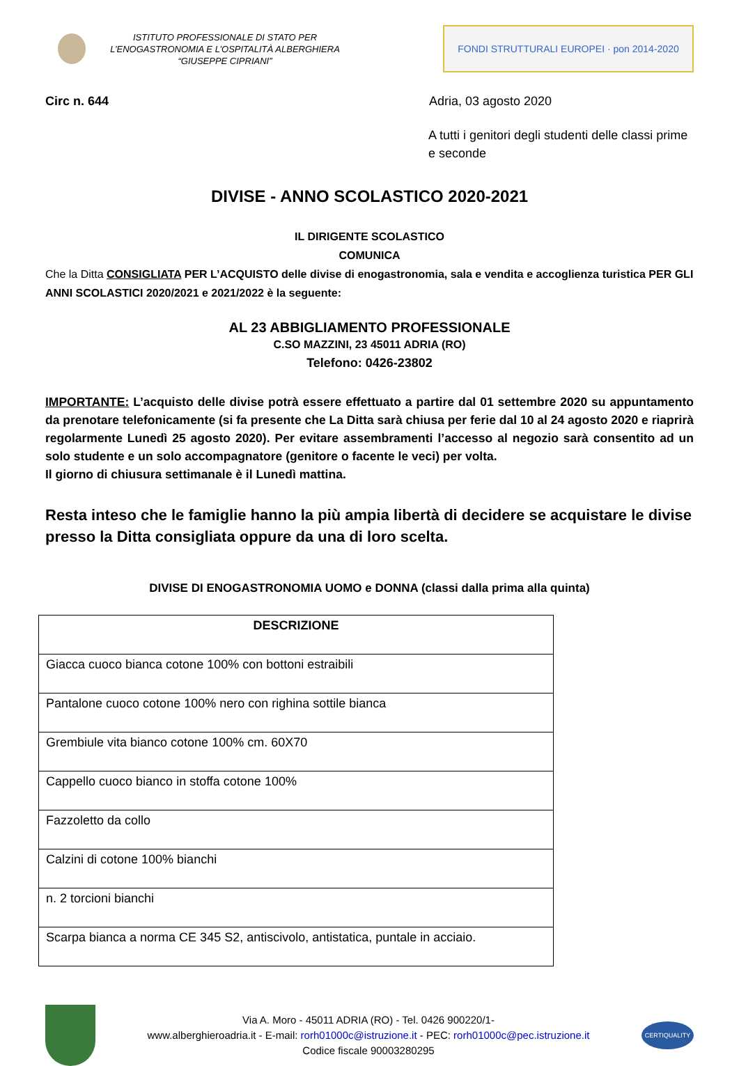ISTITUTO PROFESSIONALE DI STATO PER
L’ENOGASTRONOMIA E L’OSPITALITÀ ALBERGHIERA
“GIUSEPPE CIPRIANI”
FONDI STRUTTURALI EUROPEI · pon 2014-2020
Circ n. 644 Adria, 03 agosto 2020
A tutti i genitori degli studenti delle classi prime e seconde
DIVISE - ANNO SCOLASTICO 2020-2021
IL DIRIGENTE SCOLASTICO
COMUNICA
Che la Ditta CONSIGLIATA PER L’ACQUISTO delle divise di enogastronomia, sala e vendita e accoglienza turistica PER GLI ANNI SCOLASTICI 2020/2021 e 2021/2022 è la seguente:
AL 23 ABBIGLIAMENTO PROFESSIONALE
C.SO MAZZINI, 23 45011 ADRIA (RO)
Telefono: 0426-23802
IMPORTANTE: L’acquisto delle divise potrà essere effettuato a partire dal 01 settembre 2020 su appuntamento da prenotare telefonicamente (si fa presente che La Ditta sarà chiusa per ferie dal 10 al 24 agosto 2020 e riaprirà regolarmente Lunedì 25 agosto 2020). Per evitare assembramenti l’accesso al negozio sarà consentito ad un solo studente e un solo accompagnatore (genitore o facente le veci) per volta.
Il giorno di chiusura settimanale è il Lunedì mattina.
Resta inteso che le famiglie hanno la più ampia libertà di decidere se acquistare le divise presso la Ditta consigliata oppure da una di loro scelta.
DIVISE DI ENOGASTRONOMIA UOMO e DONNA (classi dalla prima alla quinta)
| DESCRIZIONE |
| --- |
| Giacca cuoco bianca cotone 100% con bottoni estraibili |
| Pantalone cuoco cotone 100% nero con righina sottile bianca |
| Grembiule vita bianco cotone 100% cm. 60X70 |
| Cappello cuoco bianco in stoffa cotone 100% |
| Fazzoletto da collo |
| Calzini di cotone 100% bianchi |
| n. 2 torcioni bianchi |
| Scarpa bianca a norma CE 345 S2, antiscivolo, antistatica, puntale in acciaio. |
Via A. Moro - 45011 ADRIA (RO) - Tel. 0426 900220/1-
www.alberghieroadria.it - E-mail: rorh01000c@istruzione.it - PEC: rorh01000c@pec.istruzione.it
Codice fiscale 90003280295
CERTIQUALITY